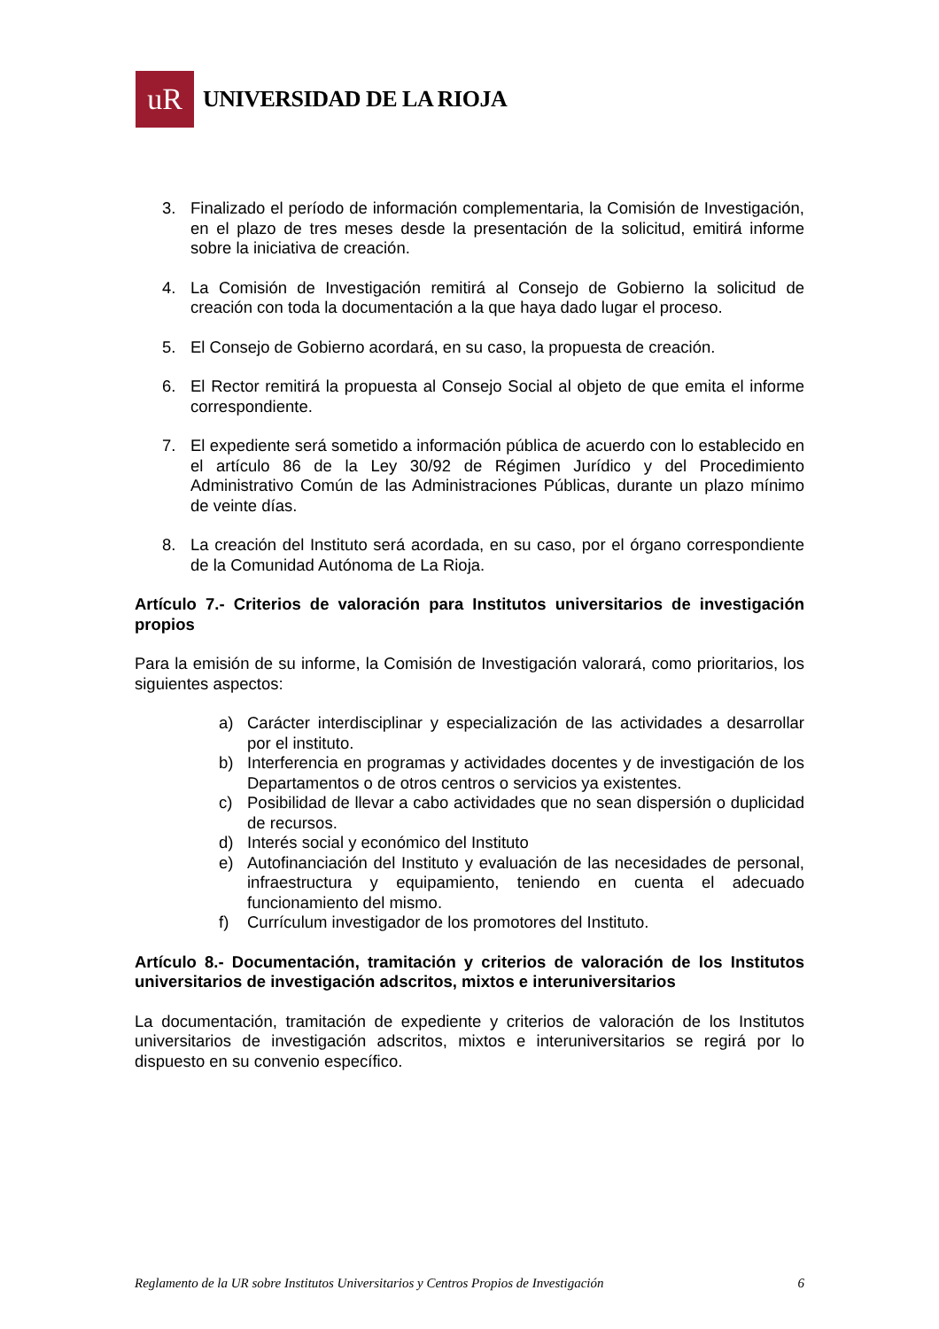uR
UNIVERSIDAD DE LA RIOJA
3. Finalizado el período de información complementaria, la Comisión de Investigación, en el plazo de tres meses desde la presentación de la solicitud, emitirá informe sobre la iniciativa de creación.
4. La Comisión de Investigación remitirá al Consejo de Gobierno la solicitud de creación con toda la documentación a la que haya dado lugar el proceso.
5. El Consejo de Gobierno acordará, en su caso, la propuesta de creación.
6. El Rector remitirá la propuesta al Consejo Social al objeto de que emita el informe correspondiente.
7. El expediente será sometido a información pública de acuerdo con lo establecido en el artículo 86 de la Ley 30/92 de Régimen Jurídico y del Procedimiento Administrativo Común de las Administraciones Públicas, durante un plazo mínimo de veinte días.
8. La creación del Instituto será acordada, en su caso, por el órgano correspondiente de la Comunidad Autónoma de La Rioja.
Artículo 7.- Criterios de valoración para Institutos universitarios de investigación propios
Para la emisión de su informe, la Comisión de Investigación valorará, como prioritarios, los siguientes aspectos:
a) Carácter interdisciplinar y especialización de las actividades a desarrollar por el instituto.
b) Interferencia en programas y actividades docentes y de investigación de los Departamentos o de otros centros o servicios ya existentes.
c) Posibilidad de llevar a cabo actividades que no sean dispersión o duplicidad de recursos.
d) Interés social y económico del Instituto
e) Autofinanciación del Instituto y evaluación de las necesidades de personal, infraestructura y equipamiento, teniendo en cuenta el adecuado funcionamiento del mismo.
f) Currículum investigador de los promotores del Instituto.
Artículo 8.- Documentación, tramitación y criterios de valoración de los Institutos universitarios de investigación adscritos, mixtos e interuniversitarios
La documentación, tramitación de expediente y criterios de valoración de los Institutos universitarios de investigación adscritos, mixtos e interuniversitarios se regirá por lo dispuesto en su convenio específico.
Reglamento de la UR sobre Institutos Universitarios y Centros Propios de Investigación 6